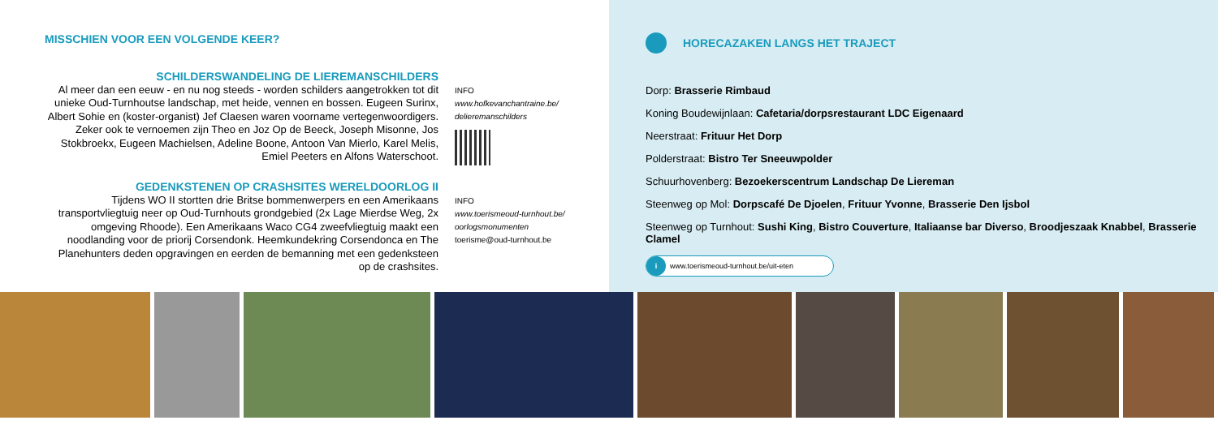MISSCHIEN VOOR EEN VOLGENDE KEER?
SCHILDERSWANDELING DE LIEREMANSCHILDERS
Al meer dan een eeuw - en nu nog steeds - worden schilders aangetrokken tot dit unieke Oud-Turnhoutse landschap, met heide, vennen en bossen. Eugeen Surinx, Albert Sohie en (koster-organist) Jef Claesen waren voorname vertegenwoordigers. Zeker ook te vernoemen zijn Theo en Joz Op de Beeck, Joseph Misonne, Jos Stokbroekx, Eugeen Machielsen, Adeline Boone, Antoon Van Mierlo, Karel Melis, Emiel Peeters en Alfons Waterschoot.
INFO
www.hofkevanchantraine.be/
delieremanschilders
GEDENKSTENEN OP CRASHSITES WERELDOORLOG II
Tijdens WO II stortten drie Britse bommenwerpers en een Amerikaans transportvliegtuig neer op Oud-Turnhouts grondgebied (2x Lage Mierdse Weg, 2x omgeving Rhoode). Een Amerikaans Waco CG4 zweefvliegtuig maakt een noodlanding voor de priorij Corsendonk. Heemkundekring Corsendonca en The Planehunters deden opgravingen en eerden de bemanning met een gedenksteen op de crashsites.
INFO
www.toerismeoud-turnhout.be/
oorlogsmonumenten
toerisme@oud-turnhout.be
HORECAZAKEN LANGS HET TRAJECT
Dorp: Brasserie Rimbaud
Koning Boudewijnlaan: Cafetaria/dorpsrestaurant LDC Eigenaard
Neerstraat: Frituur Het Dorp
Polderstraat: Bistro Ter Sneeuwpolder
Schuurhovenberg: Bezoekerscentrum Landschap De Liereman
Steenweg op Mol: Dorpscafé De Djoelen, Frituur Yvonne, Brasserie Den Ijsbol
Steenweg op Turnhout: Sushi King, Bistro Couverture, Italiaanse bar Diverso, Broodjeszaak Knabbel, Brasserie Clamel
i www.toerismeoud-turnhout.be/uit-eten